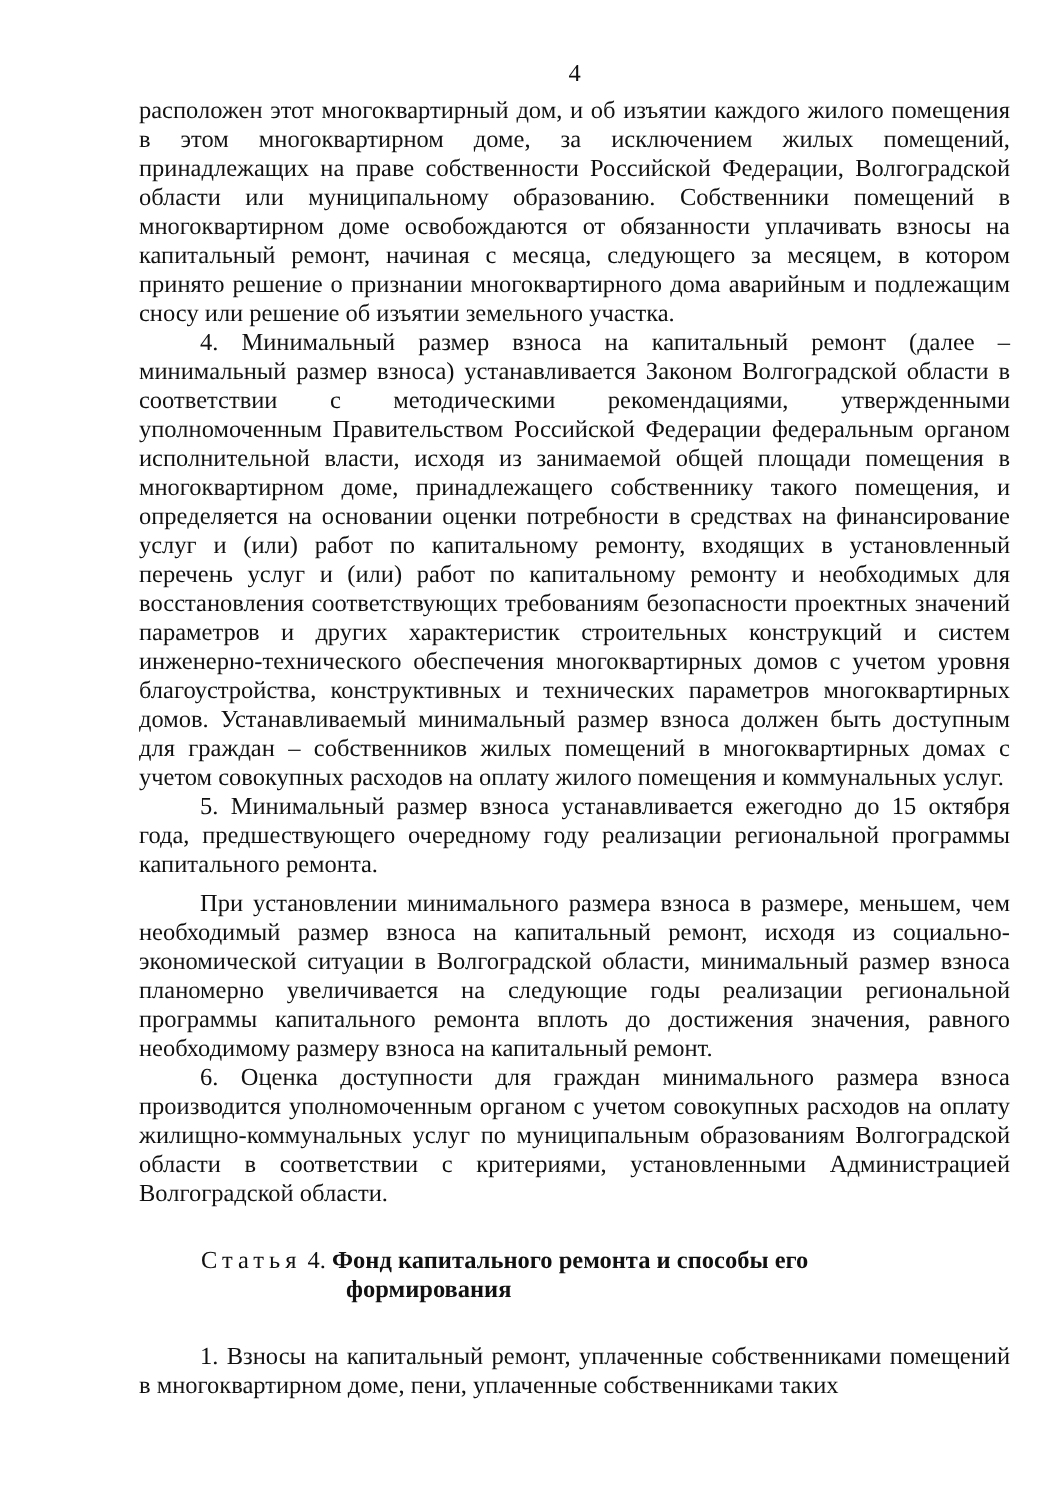4
расположен этот многоквартирный дом, и об изъятии каждого жилого помещения в этом многоквартирном доме, за исключением жилых помещений, принадлежащих на праве собственности Российской Федерации, Волгоградской области или муниципальному образованию. Собственники помещений в многоквартирном доме освобождаются от обязанности уплачивать взносы на капитальный ремонт, начиная с месяца, следующего за месяцем, в котором принято решение о признании многоквартирного дома аварийным и подлежащим сносу или решение об изъятии земельного участка.
4. Минимальный размер взноса на капитальный ремонт (далее – минимальный размер взноса) устанавливается Законом Волгоградской области в соответствии с методическими рекомендациями, утвержденными уполномоченным Правительством Российской Федерации федеральным органом исполнительной власти, исходя из занимаемой общей площади помещения в многоквартирном доме, принадлежащего собственнику такого помещения, и определяется на основании оценки потребности в средствах на финансирование услуг и (или) работ по капитальному ремонту, входящих в установленный перечень услуг и (или) работ по капитальному ремонту и необходимых для восстановления соответствующих требованиям безопасности проектных значений параметров и других характеристик строительных конструкций и систем инженерно-технического обеспечения многоквартирных домов с учетом уровня благоустройства, конструктивных и технических параметров многоквартирных домов. Устанавливаемый минимальный размер взноса должен быть доступным для граждан – собственников жилых помещений в многоквартирных домах с учетом совокупных расходов на оплату жилого помещения и коммунальных услуг.
5. Минимальный размер взноса устанавливается ежегодно до 15 октября года, предшествующего очередному году реализации региональной программы капитального ремонта.
При установлении минимального размера взноса в размере, меньшем, чем необходимый размер взноса на капитальный ремонт, исходя из социально-экономической ситуации в Волгоградской области, минимальный размер взноса планомерно увеличивается на следующие годы реализации региональной программы капитального ремонта вплоть до достижения значения, равного необходимому размеру взноса на капитальный ремонт.
6. Оценка доступности для граждан минимального размера взноса производится уполномоченным органом с учетом совокупных расходов на оплату жилищно-коммунальных услуг по муниципальным образованиям Волгоградской области в соответствии с критериями, установленными Администрацией Волгоградской области.
Статья 4. Фонд капитального ремонта и способы его
формирования
1. Взносы на капитальный ремонт, уплаченные собственниками помещений в многоквартирном доме, пени, уплаченные собственниками таких